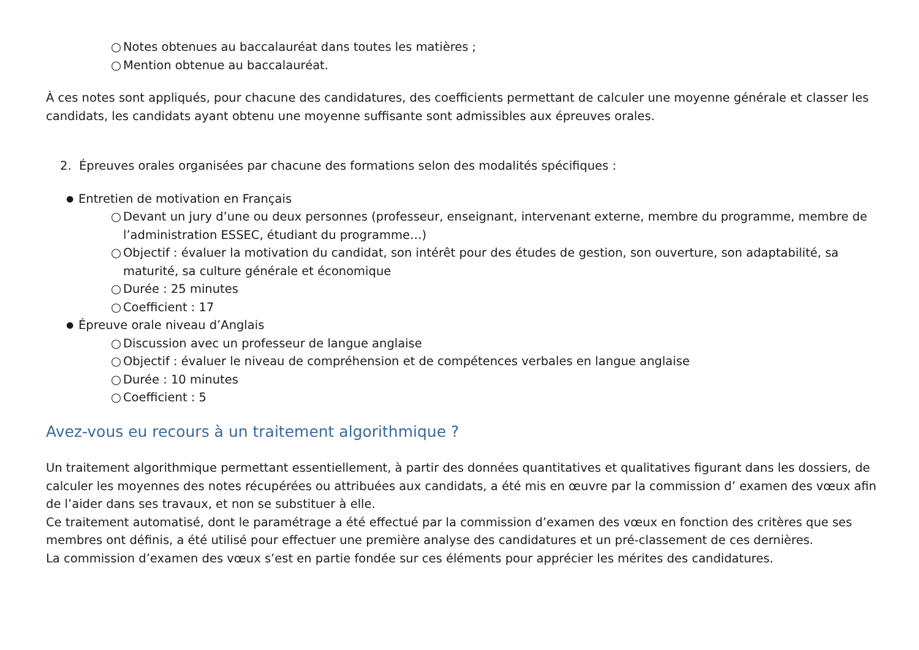○ Notes obtenues au baccalauréat dans toutes les matières ;
○ Mention obtenue au baccalauréat.
À ces notes sont appliqués, pour chacune des candidatures, des coefficients permettant de calculer une moyenne générale et classer les candidats, les candidats ayant obtenu une moyenne suffisante sont admissibles aux épreuves orales.
2. Épreuves orales organisées par chacune des formations selon des modalités spécifiques :
● Entretien de motivation en Français
○ Devant un jury d’une ou deux personnes (professeur, enseignant, intervenant externe, membre du programme, membre de l’administration ESSEC, étudiant du programme…)
○ Objectif : évaluer la motivation du candidat, son intérêt pour des études de gestion, son ouverture, son adaptabilité, sa maturité, sa culture générale et économique
○ Durée : 25 minutes
○ Coefficient : 17
● Épreuve orale niveau d’Anglais
○ Discussion avec un professeur de langue anglaise
○ Objectif : évaluer le niveau de compréhension et de compétences verbales en langue anglaise
○ Durée : 10 minutes
○ Coefficient : 5
Avez-vous eu recours à un traitement algorithmique ?
Un traitement algorithmique permettant essentiellement, à partir des données quantitatives et qualitatives figurant dans les dossiers, de calculer les moyennes des notes récupérées ou attribuées aux candidats, a été mis en œuvre par la commission d’ examen des vœux afin de l’aider dans ses travaux, et non se substituer à elle.
Ce traitement automatisé, dont le paramétrage a été effectué par la commission d’examen des vœux en fonction des critères que ses membres ont définis, a été utilisé pour effectuer une première analyse des candidatures et un pré-classement de ces dernières.
La commission d’examen des vœux s’est en partie fondée sur ces éléments pour apprécier les mérites des candidatures.